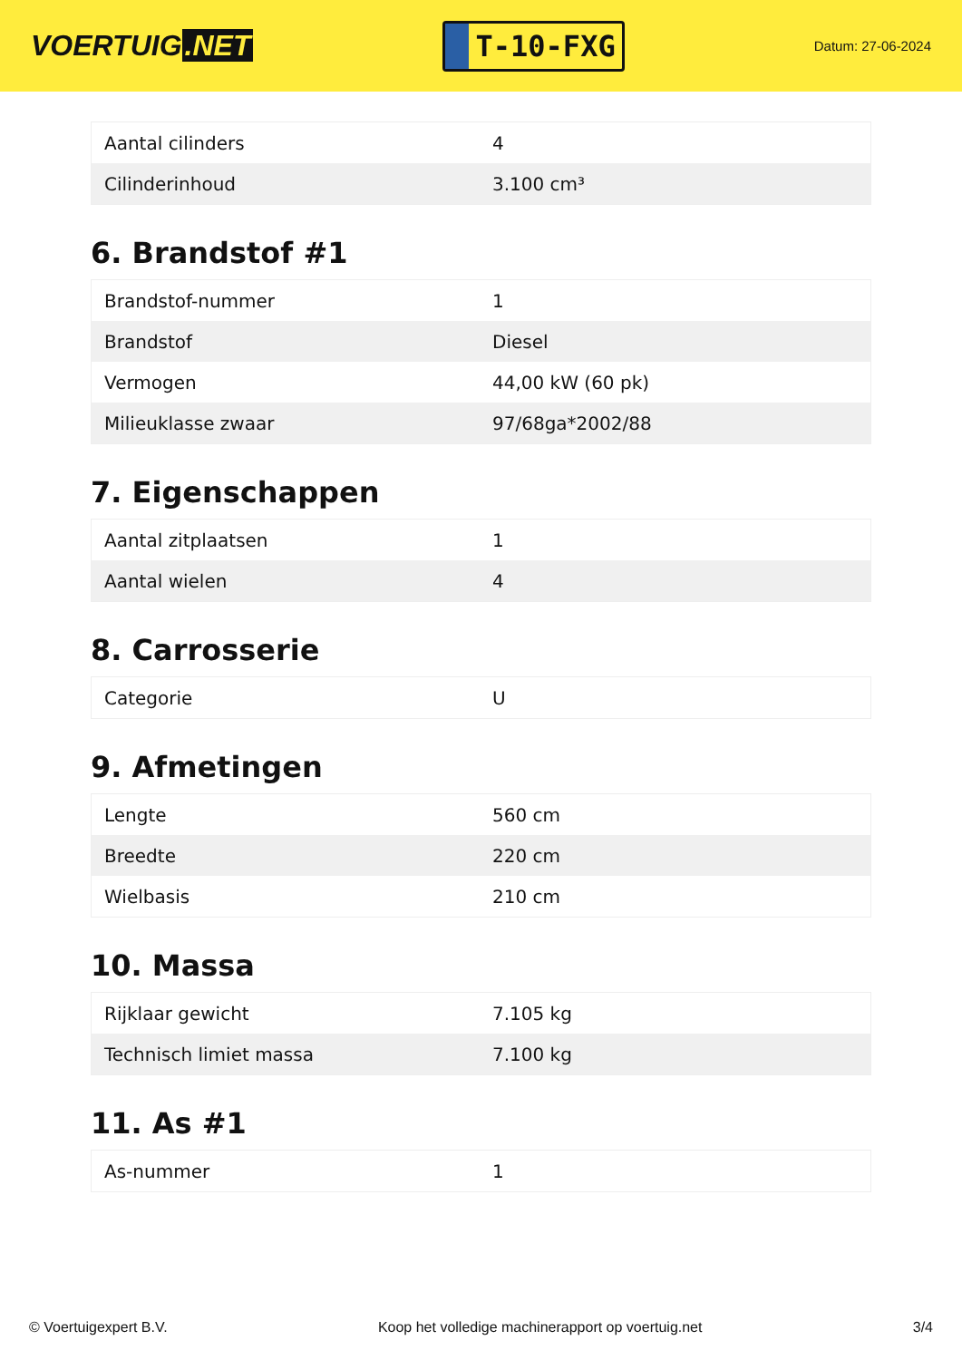VOERTUIG.NET
T-10-FXG
Datum: 27-06-2024
| Aantal cilinders | 4 |
| Cilinderinhoud | 3.100 cm³ |
6. Brandstof #1
| Brandstof-nummer | 1 |
| Brandstof | Diesel |
| Vermogen | 44,00 kW (60 pk) |
| Milieuklasse zwaar | 97/68ga*2002/88 |
7. Eigenschappen
| Aantal zitplaatsen | 1 |
| Aantal wielen | 4 |
8. Carrosserie
| Categorie | U |
9. Afmetingen
| Lengte | 560 cm |
| Breedte | 220 cm |
| Wielbasis | 210 cm |
10. Massa
| Rijklaar gewicht | 7.105 kg |
| Technisch limiet massa | 7.100 kg |
11. As #1
| As-nummer | 1 |
© Voertuigexpert B.V. Koop het volledige machinerapport op voertuig.net 3/4